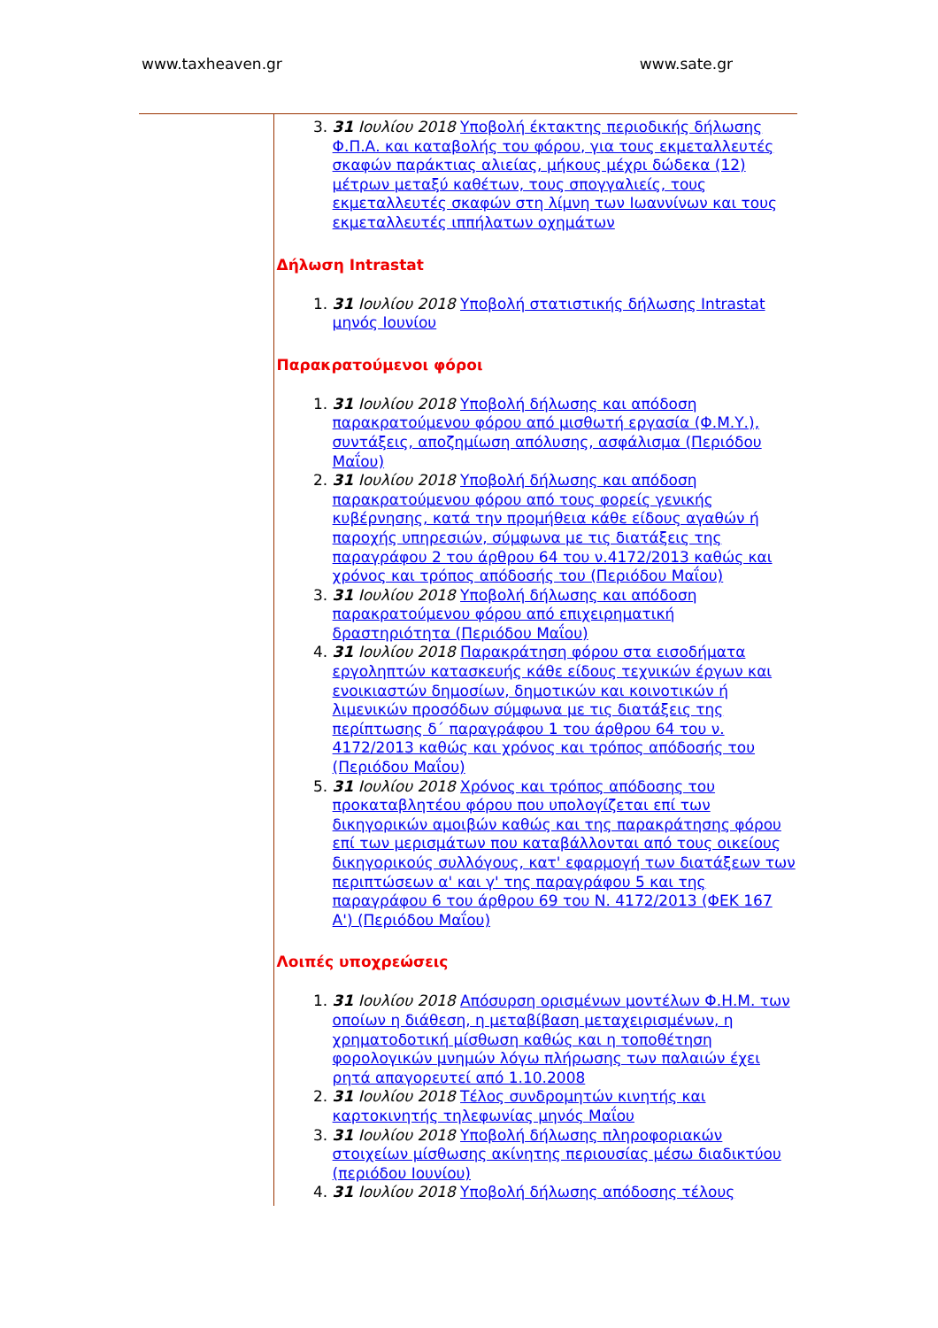www.taxheaven.gr www.sate.gr
3. 31 Ιουλίου 2018 Υποβολή έκτακτης περιοδικής δήλωσης Φ.Π.Α. και καταβολής του φόρου, για τους εκμεταλλευτές σκαφών παράκτιας αλιείας, μήκους μέχρι δώδεκα (12) μέτρων μεταξύ καθέτων, τους σπογγαλιείς, τους εκμεταλλευτές σκαφών στη λίμνη των Ιωαννίνων και τους εκμεταλλευτές ιππήλατων οχημάτων
Δήλωση Intrastat
1. 31 Ιουλίου 2018 Υποβολή στατιστικής δήλωσης Intrastat μηνός Ιουνίου
Παρακρατούμενοι φόροι
1. 31 Ιουλίου 2018 Υποβολή δήλωσης και απόδοση παρακρατούμενου φόρου από μισθωτή εργασία (Φ.Μ.Υ.), συντάξεις, αποζημίωση απόλυσης, ασφάλισμα (Περιόδου Μαΐου)
2. 31 Ιουλίου 2018 Υποβολή δήλωσης και απόδοση παρακρατούμενου φόρου από τους φορείς γενικής κυβέρνησης, κατά την προμήθεια κάθε είδους αγαθών ή παροχής υπηρεσιών, σύμφωνα με τις διατάξεις της παραγράφου 2 του άρθρου 64 του ν.4172/2013 καθώς και χρόνος και τρόπος απόδοσής του (Περιόδου Μαΐου)
3. 31 Ιουλίου 2018 Υποβολή δήλωσης και απόδοση παρακρατούμενου φόρου από επιχειρηματική δραστηριότητα (Περιόδου Μαΐου)
4. 31 Ιουλίου 2018 Παρακράτηση φόρου στα εισοδήματα εργοληπτών κατασκευής κάθε είδους τεχνικών έργων και ενοικιαστών δημοσίων, δημοτικών και κοινοτικών ή λιμενικών προσόδων σύμφωνα με τις διατάξεις της περίπτωσης δ΄ παραγράφου 1 του άρθρου 64 του ν. 4172/2013 καθώς και χρόνος και τρόπος απόδοσής του (Περιόδου Μαΐου)
5. 31 Ιουλίου 2018 Χρόνος και τρόπος απόδοσης του προκαταβλητέου φόρου που υπολογίζεται επί των δικηγορικών αμοιβών καθώς και της παρακράτησης φόρου επί των μερισμάτων που καταβάλλονται από τους οικείους δικηγορικούς συλλόγους, κατ' εφαρμογή των διατάξεων των περιπτώσεων α' και γ' της παραγράφου 5 και της παραγράφου 6 του άρθρου 69 του Ν. 4172/2013 (ΦΕΚ 167 Α') (Περιόδου Μαΐου)
Λοιπές υποχρεώσεις
1. 31 Ιουλίου 2018 Απόσυρση ορισμένων μοντέλων Φ.Η.Μ. των οποίων η διάθεση, η μεταβίβαση μεταχειρισμένων, η χρηματοδοτική μίσθωση καθώς και η τοποθέτηση φορολογικών μνημών λόγω πλήρωσης των παλαιών έχει ρητά απαγορευτεί από 1.10.2008
2. 31 Ιουλίου 2018 Τέλος συνδρομητών κινητής και καρτοκινητής τηλεφωνίας μηνός Μαΐου
3. 31 Ιουλίου 2018 Υποβολή δήλωσης πληροφοριακών στοιχείων μίσθωσης ακίνητης περιουσίας μέσω διαδικτύου (περιόδου Ιουνίου)
4. 31 Ιουλίου 2018 Υποβολή δήλωσης απόδοσης τέλους